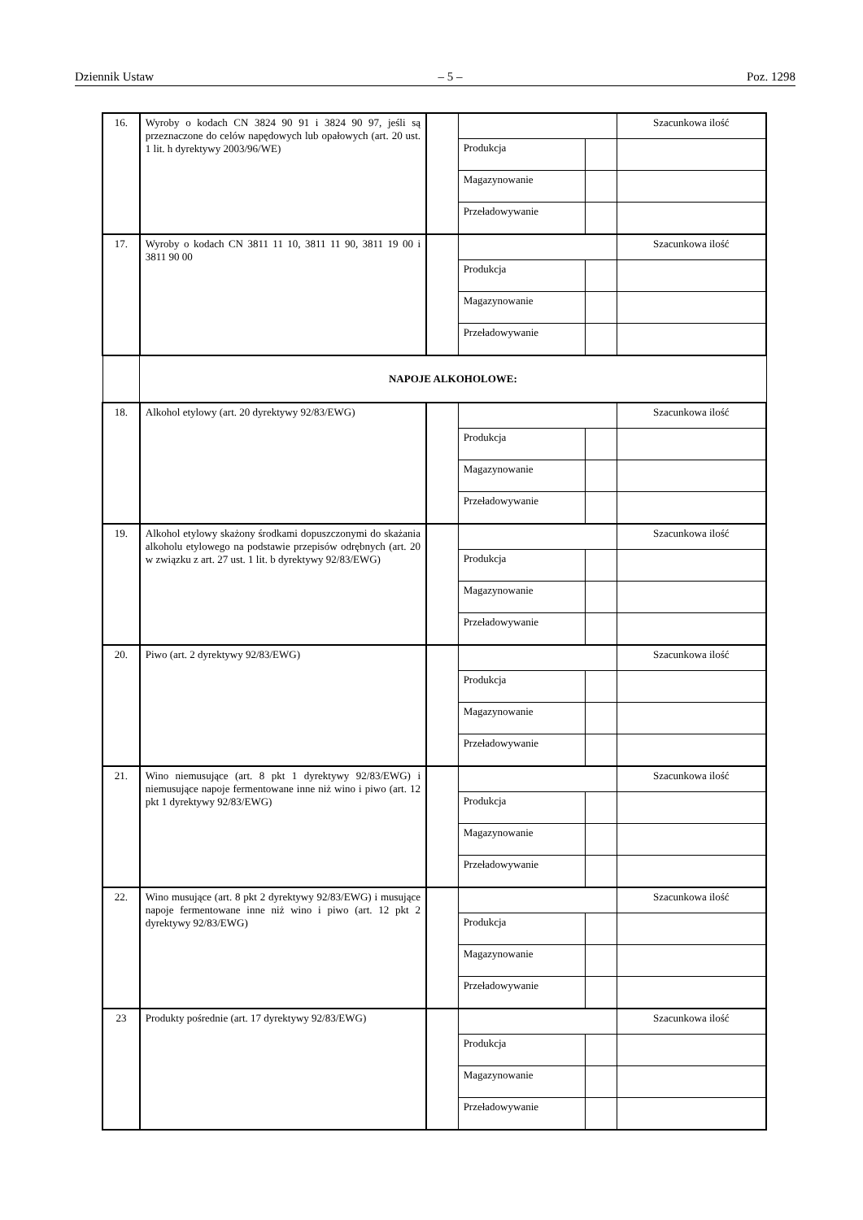Dziennik Ustaw – 5 – Poz. 1298
| 16. | Wyroby o kodach CN 3824 90 91 i 3824 90 97, jeśli są przeznaczone do celów napędowych lub opałowych (art. 20 ust. 1 lit. h dyrektywy 2003/96/WE) | | | | Szacunkowa ilość |
| | | | Produkcja | | |
| | | | Magazynowanie | | |
| | | | Przeładowywanie | | |
| 17. | Wyroby o kodach CN 3811 11 10, 3811 11 90, 3811 19 00 i 3811 90 00 | | | | Szacunkowa ilość |
| | | | Produkcja | | |
| | | | Magazynowanie | | |
| | | | Przeładowywanie | | |
| | NAPOJE ALKOHOLOWE: | | | | |
| 18. | Alkohol etylowy (art. 20 dyrektywy 92/83/EWG) | | | | Szacunkowa ilość |
| | | | Produkcja | | |
| | | | Magazynowanie | | |
| | | | Przeładowywanie | | |
| 19. | Alkohol etylowy skażony środkami dopuszczonymi do skażania alkoholu etylowego na podstawie przepisów odrębnych (art. 20 w związku z art. 27 ust. 1 lit. b dyrektywy 92/83/EWG) | | | | Szacunkowa ilość |
| | | | Produkcja | | |
| | | | Magazynowanie | | |
| | | | Przeładowywanie | | |
| 20. | Piwo (art. 2 dyrektywy 92/83/EWG) | | | | Szacunkowa ilość |
| | | | Produkcja | | |
| | | | Magazynowanie | | |
| | | | Przeładowywanie | | |
| 21. | Wino niemusujące (art. 8 pkt 1 dyrektywy 92/83/EWG) i niemusujące napoje fermentowane inne niż wino i piwo (art. 12 pkt 1 dyrektywy 92/83/EWG) | | | | Szacunkowa ilość |
| | | | Produkcja | | |
| | | | Magazynowanie | | |
| | | | Przeładowywanie | | |
| 22. | Wino musujące (art. 8 pkt 2 dyrektywy 92/83/EWG) i musujące napoje fermentowane inne niż wino i piwo (art. 12 pkt 2 dyrektywy 92/83/EWG) | | | | Szacunkowa ilość |
| | | | Produkcja | | |
| | | | Magazynowanie | | |
| | | | Przeładowywanie | | |
| 23 | Produkty pośrednie (art. 17 dyrektywy 92/83/EWG) | | | | Szacunkowa ilość |
| | | | Produkcja | | |
| | | | Magazynowanie | | |
| | | | Przeładowywanie | | |